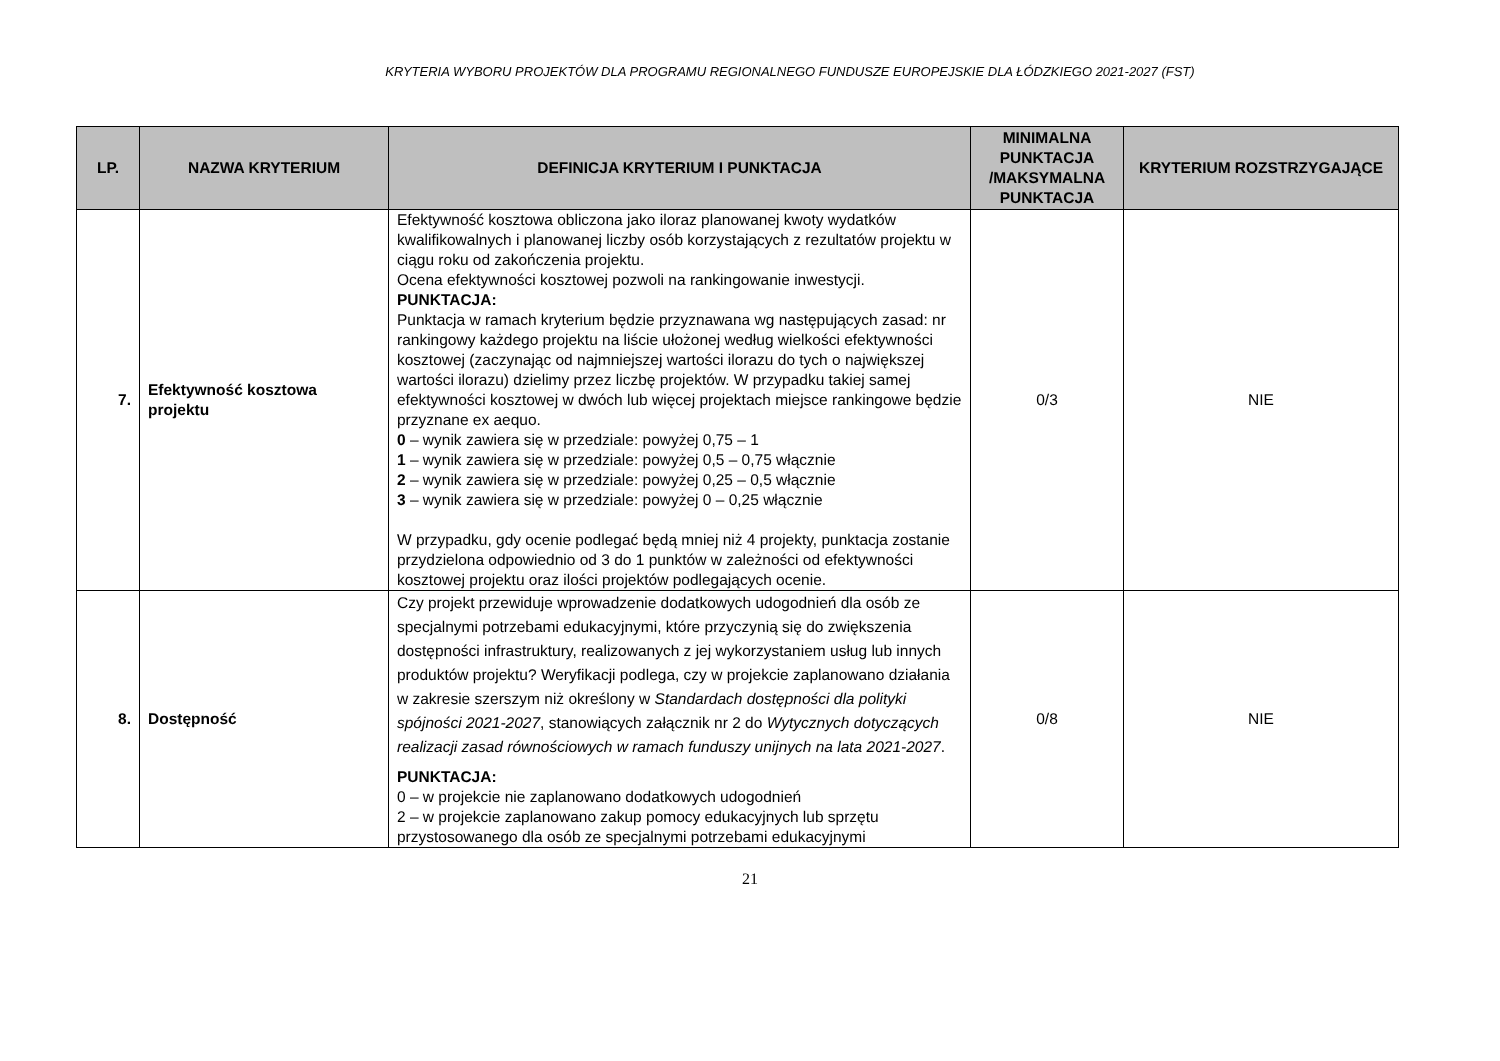KRYTERIA WYBORU PROJEKTÓW DLA PROGRAMU REGIONALNEGO FUNDUSZE EUROPEJSKIE DLA ŁÓDZKIEGO 2021-2027 (FST)
| LP. | NAZWA KRYTERIUM | DEFINICJA KRYTERIUM I PUNKTACJA | MINIMALNA PUNKTACJA /MAKSYMALNA PUNKTACJA | KRYTERIUM ROZSTRZYGAJĄCE |
| --- | --- | --- | --- | --- |
| 7. | Efektywność kosztowa projektu | Efektywność kosztowa obliczona jako iloraz planowanej kwoty wydatków kwalifikowalnych i planowanej liczby osób korzystających z rezultatów projektu w ciągu roku od zakończenia projektu. Ocena efektywności kosztowej pozwoli na rankingowanie inwestycji. PUNKTACJA: Punktacja w ramach kryterium będzie przyznawana wg następujących zasad: nr rankingowy każdego projektu na liście ułożonej według wielkości efektywności kosztowej (zaczynając od najmniejszej wartości ilorazu do tych o największej wartości ilorazu) dzielimy przez liczbę projektów. W przypadku takiej samej efektywności kosztowej w dwóch lub więcej projektach miejsce rankingowe będzie przyznane ex aequo. 0 – wynik zawiera się w przedziale: powyżej 0,75 – 1 1 – wynik zawiera się w przedziale: powyżej 0,5 – 0,75 włącznie 2 – wynik zawiera się w przedziale: powyżej 0,25 – 0,5 włącznie 3 – wynik zawiera się w przedziale: powyżej 0 – 0,25 włącznie W przypadku, gdy ocenie podlegać będą mniej niż 4 projekty, punktacja zostanie przydzielona odpowiednio od 3 do 1 punktów w zależności od efektywności kosztowej projektu oraz ilości projektów podlegających ocenie. | 0/3 | NIE |
| 8. | Dostępność | Czy projekt przewiduje wprowadzenie dodatkowych udogodnień dla osób ze specjalnymi potrzebami edukacyjnymi, które przyczynią się do zwiększenia dostępności infrastruktury, realizowanych z jej wykorzystaniem usług lub innych produktów projektu? Weryfikacji podlega, czy w projekcie zaplanowano działania w zakresie szerszym niż określony w Standardach dostępności dla polityki spójności 2021-2027 , stanowiących załącznik nr 2 do Wytycznych dotyczących realizacji zasad równościowych w ramach funduszy unijnych na lata 2021-2027 . PUNKTACJA: 0 – w projekcie nie zaplanowano dodatkowych udogodnień 2 – w projekcie zaplanowano zakup pomocy edukacyjnych lub sprzętu przystosowanego dla osób ze specjalnymi potrzebami edukacyjnymi | 0/8 | NIE |
21